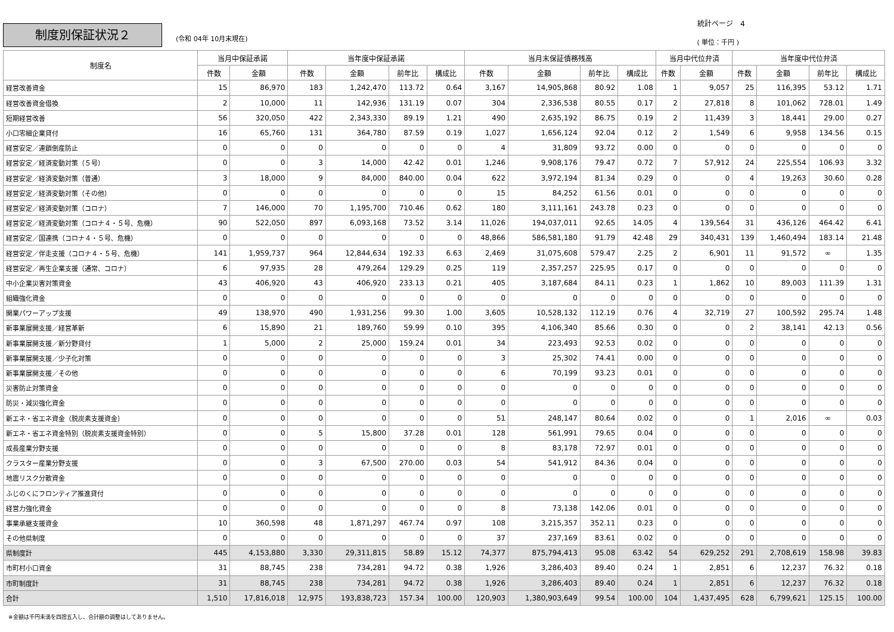制度別保証状況２ (令和 04年 10月末現在)
統計ページ　4
( 単位：千円 )
| 制度名 | 当月中保証承諾 | | 当年度中保証承諾 | | | | 当月末保証債務残高 | | | | 当月中代位弁済 | | 当年度中代位弁済 | | | |
| --- | --- | --- | --- | --- | --- | --- | --- | --- | --- | --- | --- | --- | --- | --- | --- | --- |
| | 件数 | 金額 | 件数 | 金額 | 前年比 | 構成比 | 件数 | 金額 | 前年比 | 構成比 | 件数 | 金額 | 件数 | 金額 | 前年比 | 構成比 |
| 経営改善資金 | 15 | 86,970 | 183 | 1,242,470 | 113.72 | 0.64 | 3,167 | 14,905,868 | 80.92 | 1.08 | 1 | 9,057 | 25 | 116,395 | 53.12 | 1.71 |
| 経営改善資金借換 | 2 | 10,000 | 11 | 142,936 | 131.19 | 0.07 | 304 | 2,336,538 | 80.55 | 0.17 | 2 | 27,818 | 8 | 101,062 | 728.01 | 1.49 |
| 短期経営改善 | 56 | 320,050 | 422 | 2,343,330 | 89.19 | 1.21 | 490 | 2,635,192 | 86.75 | 0.19 | 2 | 11,439 | 3 | 18,441 | 29.00 | 0.27 |
| 小口零細企業貸付 | 16 | 65,760 | 131 | 364,780 | 87.59 | 0.19 | 1,027 | 1,656,124 | 92.04 | 0.12 | 2 | 1,549 | 6 | 9,958 | 134.56 | 0.15 |
| 経営安定／連鎖倒産防止 | 0 | 0 | 0 | 0 | 0 | 0 | 4 | 31,809 | 93.72 | 0.00 | 0 | 0 | 0 | 0 | 0 | 0 |
| 経営安定／経済変動対策（５号） | 0 | 0 | 3 | 14,000 | 42.42 | 0.01 | 1,246 | 9,908,176 | 79.47 | 0.72 | 7 | 57,912 | 24 | 225,554 | 106.93 | 3.32 |
| 経営安定／経済変動対策（普通） | 3 | 18,000 | 9 | 84,000 | 840.00 | 0.04 | 622 | 3,972,194 | 81.34 | 0.29 | 0 | 0 | 4 | 19,263 | 30.60 | 0.28 |
| 経営安定／経済変動対策（その他） | 0 | 0 | 0 | 0 | 0 | 0 | 15 | 84,252 | 61.56 | 0.01 | 0 | 0 | 0 | 0 | 0 | 0 |
| 経営安定／経済変動対策（コロナ） | 7 | 146,000 | 70 | 1,195,700 | 710.46 | 0.62 | 180 | 3,111,161 | 243.78 | 0.23 | 0 | 0 | 0 | 0 | 0 | 0 |
| 経営安定／経済変動対策（コロナ４・５号、危機） | 90 | 522,050 | 897 | 6,093,168 | 73.52 | 3.14 | 11,026 | 194,037,011 | 92.65 | 14.05 | 4 | 139,564 | 31 | 436,126 | 464.42 | 6.41 |
| 経営安定／国連携（コロナ４・５号、危機） | 0 | 0 | 0 | 0 | 0 | 0 | 48,866 | 586,581,180 | 91.79 | 42.48 | 29 | 340,431 | 139 | 1,460,494 | 183.14 | 21.48 |
| 経営安定／伴走支援（コロナ４・５号、危機） | 141 | 1,959,737 | 964 | 12,844,634 | 192.33 | 6.63 | 2,469 | 31,075,608 | 579.47 | 2.25 | 2 | 6,901 | 11 | 91,572 | ∞ | 1.35 |
| 経営安定／再生企業支援（通常、コロナ） | 6 | 97,935 | 28 | 479,264 | 129.29 | 0.25 | 119 | 2,357,257 | 225.95 | 0.17 | 0 | 0 | 0 | 0 | 0 | 0 |
| 中小企業災害対策資金 | 43 | 406,920 | 43 | 406,920 | 233.13 | 0.21 | 405 | 3,187,684 | 84.11 | 0.23 | 1 | 1,862 | 10 | 89,003 | 111.39 | 1.31 |
| 組織強化資金 | 0 | 0 | 0 | 0 | 0 | 0 | 0 | 0 | 0 | 0 | 0 | 0 | 0 | 0 | 0 | 0 |
| 開業パワーアップ支援 | 49 | 138,970 | 490 | 1,931,256 | 99.30 | 1.00 | 3,605 | 10,528,132 | 112.19 | 0.76 | 4 | 32,719 | 27 | 100,592 | 295.74 | 1.48 |
| 新事業展開支援／経営革新 | 6 | 15,890 | 21 | 189,760 | 59.99 | 0.10 | 395 | 4,106,340 | 85.66 | 0.30 | 0 | 0 | 2 | 38,141 | 42.13 | 0.56 |
| 新事業展開支援／新分野貸付 | 1 | 5,000 | 2 | 25,000 | 159.24 | 0.01 | 34 | 223,493 | 92.53 | 0.02 | 0 | 0 | 0 | 0 | 0 | 0 |
| 新事業展開支援／少子化対策 | 0 | 0 | 0 | 0 | 0 | 0 | 3 | 25,302 | 74.41 | 0.00 | 0 | 0 | 0 | 0 | 0 | 0 |
| 新事業展開支援／その他 | 0 | 0 | 0 | 0 | 0 | 0 | 6 | 70,199 | 93.23 | 0.01 | 0 | 0 | 0 | 0 | 0 | 0 |
| 災害防止対策資金 | 0 | 0 | 0 | 0 | 0 | 0 | 0 | 0 | 0 | 0 | 0 | 0 | 0 | 0 | 0 | 0 |
| 防災・減災強化資金 | 0 | 0 | 0 | 0 | 0 | 0 | 0 | 0 | 0 | 0 | 0 | 0 | 0 | 0 | 0 | 0 |
| 新エネ・省エネ資金（脱炭素支援資金） | 0 | 0 | 0 | 0 | 0 | 0 | 51 | 248,147 | 80.64 | 0.02 | 0 | 0 | 1 | 2,016 | ∞ | 0.03 |
| 新エネ・省エネ資金特別（脱炭素支援資金特別） | 0 | 0 | 5 | 15,800 | 37.28 | 0.01 | 128 | 561,991 | 79.65 | 0.04 | 0 | 0 | 0 | 0 | 0 | 0 |
| 成長産業分野支援 | 0 | 0 | 0 | 0 | 0 | 0 | 8 | 83,178 | 72.97 | 0.01 | 0 | 0 | 0 | 0 | 0 | 0 |
| クラスター産業分野支援 | 0 | 0 | 3 | 67,500 | 270.00 | 0.03 | 54 | 541,912 | 84.36 | 0.04 | 0 | 0 | 0 | 0 | 0 | 0 |
| 地震リスク分散資金 | 0 | 0 | 0 | 0 | 0 | 0 | 0 | 0 | 0 | 0 | 0 | 0 | 0 | 0 | 0 | 0 |
| ふじのくにフロンティア推進貸付 | 0 | 0 | 0 | 0 | 0 | 0 | 0 | 0 | 0 | 0 | 0 | 0 | 0 | 0 | 0 | 0 |
| 経営力強化資金 | 0 | 0 | 0 | 0 | 0 | 0 | 8 | 73,138 | 142.06 | 0.01 | 0 | 0 | 0 | 0 | 0 | 0 |
| 事業承継支援資金 | 10 | 360,598 | 48 | 1,871,297 | 467.74 | 0.97 | 108 | 3,215,357 | 352.11 | 0.23 | 0 | 0 | 0 | 0 | 0 | 0 |
| その他県制度 | 0 | 0 | 0 | 0 | 0 | 0 | 37 | 237,169 | 83.61 | 0.02 | 0 | 0 | 0 | 0 | 0 | 0 |
| 県制度計 | 445 | 4,153,880 | 3,330 | 29,311,815 | 58.89 | 15.12 | 74,377 | 875,794,413 | 95.08 | 63.42 | 54 | 629,252 | 291 | 2,708,619 | 158.98 | 39.83 |
| 市町村小口資金 | 31 | 88,745 | 238 | 734,281 | 94.72 | 0.38 | 1,926 | 3,286,403 | 89.40 | 0.24 | 1 | 2,851 | 6 | 12,237 | 76.32 | 0.18 |
| 市町制度計 | 31 | 88,745 | 238 | 734,281 | 94.72 | 0.38 | 1,926 | 3,286,403 | 89.40 | 0.24 | 1 | 2,851 | 6 | 12,237 | 76.32 | 0.18 |
| 合計 | 1,510 | 17,816,018 | 12,975 | 193,838,723 | 157.34 | 100.00 | 120,903 | 1,380,903,649 | 99.54 | 100.00 | 104 | 1,437,495 | 628 | 6,799,621 | 125.15 | 100.00 |
※金額は千円未満を四捨五入し、合計額の調整はしてありません。